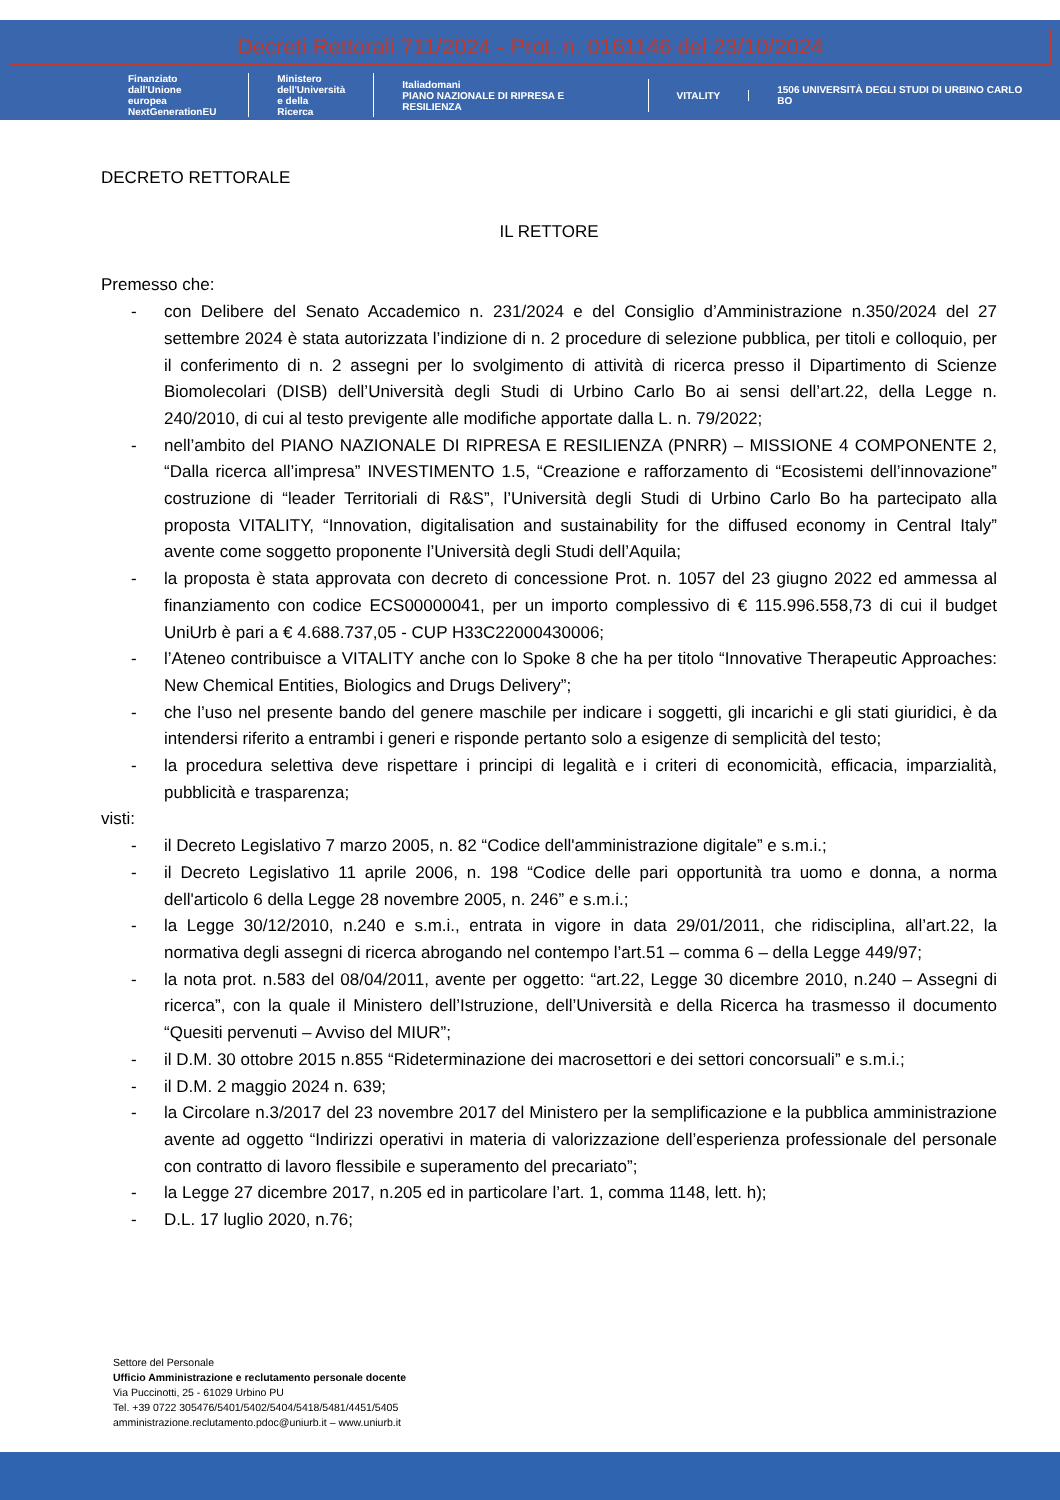Decreti Rettorali 711/2024 - Prot. n. 0161146 del 23/10/2024
Finanziato
dall'Unione europea
NextGenerationEU
Ministero
dell'Università
e della Ricerca
Italiadomani
PIANO NAZIONALE DI RIPRESA E RESILIENZA
VITALITY
1506 UNIVERSITÀ DEGLI STUDI DI URBINO CARLO BO
DECRETO RETTORALE
IL RETTORE
Premesso che:
- con Delibere del Senato Accademico n. 231/2024 e del Consiglio d’Amministrazione n.350/2024 del 27 settembre 2024 è stata autorizzata l’indizione di n. 2 procedure di selezione pubblica, per titoli e colloquio, per il conferimento di n. 2 assegni per lo svolgimento di attività di ricerca presso il Dipartimento di Scienze Biomolecolari (DISB) dell’Università degli Studi di Urbino Carlo Bo ai sensi dell’art.22, della Legge n. 240/2010, di cui al testo previgente alle modifiche apportate dalla L. n. 79/2022;
- nell’ambito del PIANO NAZIONALE DI RIPRESA E RESILIENZA (PNRR) – MISSIONE 4 COMPONENTE 2, “Dalla ricerca all’impresa” INVESTIMENTO 1.5, “Creazione e rafforzamento di “Ecosistemi dell’innovazione” costruzione di “leader Territoriali di R&S”, l’Università degli Studi di Urbino Carlo Bo ha partecipato alla proposta VITALITY, “Innovation, digitalisation and sustainability for the diffused economy in Central Italy” avente come soggetto proponente l’Università degli Studi dell’Aquila;
- la proposta è stata approvata con decreto di concessione Prot. n. 1057 del 23 giugno 2022 ed ammessa al finanziamento con codice ECS00000041, per un importo complessivo di € 115.996.558,73 di cui il budget UniUrb è pari a € 4.688.737,05 - CUP H33C22000430006;
- l’Ateneo contribuisce a VITALITY anche con lo Spoke 8 che ha per titolo “Innovative Therapeutic Approaches: New Chemical Entities, Biologics and Drugs Delivery”;
- che l’uso nel presente bando del genere maschile per indicare i soggetti, gli incarichi e gli stati giuridici, è da intendersi riferito a entrambi i generi e risponde pertanto solo a esigenze di semplicità del testo;
- la procedura selettiva deve rispettare i principi di legalità e i criteri di economicità, efficacia, imparzialità, pubblicità e trasparenza;
visti:
- il Decreto Legislativo 7 marzo 2005, n. 82 “Codice dell'amministrazione digitale” e s.m.i.;
- il Decreto Legislativo 11 aprile 2006, n. 198 “Codice delle pari opportunità tra uomo e donna, a norma dell'articolo 6 della Legge 28 novembre 2005, n. 246” e s.m.i.;
- la Legge 30/12/2010, n.240 e s.m.i., entrata in vigore in data 29/01/2011, che ridisciplina, all’art.22, la normativa degli assegni di ricerca abrogando nel contempo l’art.51 – comma 6 – della Legge 449/97;
- la nota prot. n.583 del 08/04/2011, avente per oggetto: “art.22, Legge 30 dicembre 2010, n.240 – Assegni di ricerca”, con la quale il Ministero dell’Istruzione, dell’Università e della Ricerca ha trasmesso il documento “Quesiti pervenuti – Avviso del MIUR”;
- il D.M. 30 ottobre 2015 n.855 “Rideterminazione dei macrosettori e dei settori concorsuali” e s.m.i.;
- il D.M. 2 maggio 2024 n. 639;
- la Circolare n.3/2017 del 23 novembre 2017 del Ministero per la semplificazione e la pubblica amministrazione avente ad oggetto “Indirizzi operativi in materia di valorizzazione dell’esperienza professionale del personale con contratto di lavoro flessibile e superamento del precariato”;
- la Legge 27 dicembre 2017, n.205 ed in particolare l’art. 1, comma 1148, lett. h);
- D.L. 17 luglio 2020, n.76;
Settore del Personale
Ufficio Amministrazione e reclutamento personale docente
Via Puccinotti, 25 - 61029 Urbino PU
Tel. +39 0722 305476/5401/5402/5404/5418/5481/4451/5405
amministrazione.reclutamento.pdoc@uniurb.it – www.uniurb.it